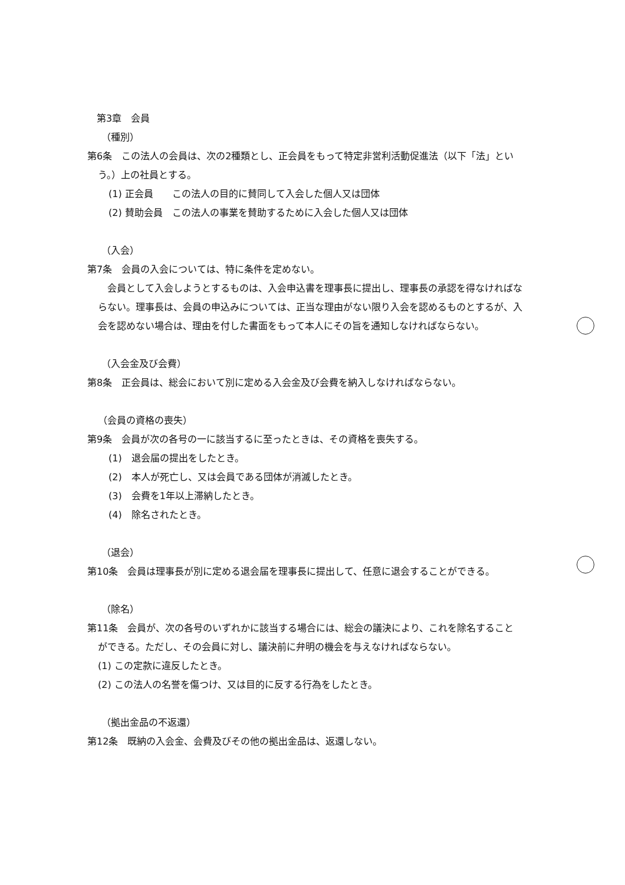第3章　会員
（種別）
第6条　この法人の会員は、次の2種類とし、正会員をもって特定非営利活動促進法（以下「法」とい
う。）上の社員とする。
(1) 正会員　　この法人の目的に賛同して入会した個人又は団体
(2) 賛助会員　この法人の事業を賛助するために入会した個人又は団体
（入会）
第7条　会員の入会については、特に条件を定めない。
　会員として入会しようとするものは、入会申込書を理事長に提出し、理事長の承認を得なければな
らない。理事長は、会員の申込みについては、正当な理由がない限り入会を認めるものとするが、入
会を認めない場合は、理由を付した書面をもって本人にその旨を通知しなければならない。
（入会金及び会費）
第8条　正会員は、総会において別に定める入会金及び会費を納入しなければならない。
（会員の資格の喪失）
第9条　会員が次の各号の一に該当するに至ったときは、その資格を喪失する。
(1)　退会届の提出をしたとき。
(2)　本人が死亡し、又は会員である団体が消滅したとき。
(3)　会費を1年以上滞納したとき。
(4)　除名されたとき。
（退会）
第10条　会員は理事長が別に定める退会届を理事長に提出して、任意に退会することができる。
（除名）
第11条　会員が、次の各号のいずれかに該当する場合には、総会の議決により、これを除名すること
ができる。ただし、その会員に対し、議決前に弁明の機会を与えなければならない。
(1) この定款に違反したとき。
(2) この法人の名誉を傷つけ、又は目的に反する行為をしたとき。
（拠出金品の不返還）
第12条　既納の入会金、会費及びその他の拠出金品は、返還しない。